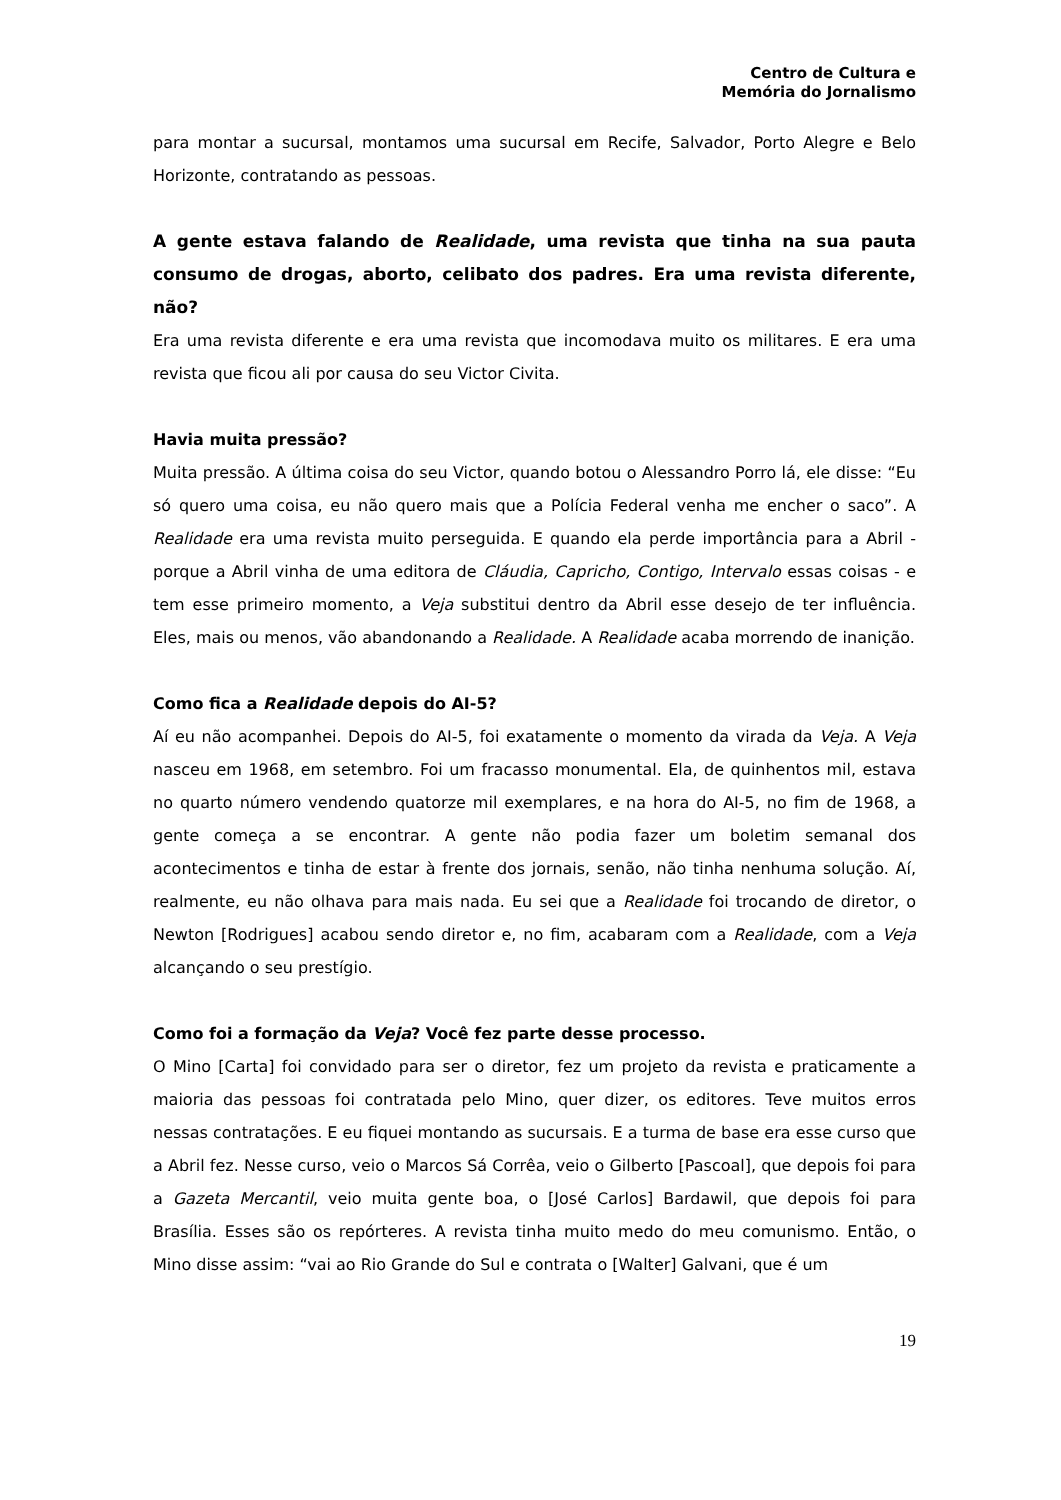Centro de Cultura e
Memória do Jornalismo
para montar a sucursal, montamos uma sucursal em Recife, Salvador, Porto Alegre e Belo Horizonte, contratando as pessoas.
A gente estava falando de Realidade, uma revista que tinha na sua pauta consumo de drogas, aborto, celibato dos padres. Era uma revista diferente, não?
Era uma revista diferente e era uma revista que incomodava muito os militares. E era uma revista que ficou ali por causa do seu Victor Civita.
Havia muita pressão?
Muita pressão. A última coisa do seu Victor, quando botou o Alessandro Porro lá, ele disse: “Eu só quero uma coisa, eu não quero mais que a Polícia Federal venha me encher o saco”. A Realidade era uma revista muito perseguida. E quando ela perde importância para a Abril - porque a Abril vinha de uma editora de Cláudia, Capricho, Contigo, Intervalo essas coisas - e tem esse primeiro momento, a Veja substitui dentro da Abril esse desejo de ter influência. Eles, mais ou menos, vão abandonando a Realidade. A Realidade acaba morrendo de inanição.
Como fica a Realidade depois do AI-5?
Aí eu não acompanhei. Depois do AI-5, foi exatamente o momento da virada da Veja. A Veja nasceu em 1968, em setembro. Foi um fracasso monumental. Ela, de quinhentos mil, estava no quarto número vendendo quatorze mil exemplares, e na hora do AI-5, no fim de 1968, a gente começa a se encontrar. A gente não podia fazer um boletim semanal dos acontecimentos e tinha de estar à frente dos jornais, senão, não tinha nenhuma solução. Aí, realmente, eu não olhava para mais nada. Eu sei que a Realidade foi trocando de diretor, o Newton [Rodrigues] acabou sendo diretor e, no fim, acabaram com a Realidade, com a Veja alcançando o seu prestígio.
Como foi a formação da Veja? Você fez parte desse processo.
O Mino [Carta] foi convidado para ser o diretor, fez um projeto da revista e praticamente a maioria das pessoas foi contratada pelo Mino, quer dizer, os editores. Teve muitos erros nessas contratações. E eu fiquei montando as sucursais. E a turma de base era esse curso que a Abril fez. Nesse curso, veio o Marcos Sá Corrêa, veio o Gilberto [Pascoal], que depois foi para a Gazeta Mercantil, veio muita gente boa, o [José Carlos] Bardawil, que depois foi para Brasília. Esses são os repórteres. A revista tinha muito medo do meu comunismo. Então, o Mino disse assim: “vai ao Rio Grande do Sul e contrata o [Walter] Galvani, que é um
19